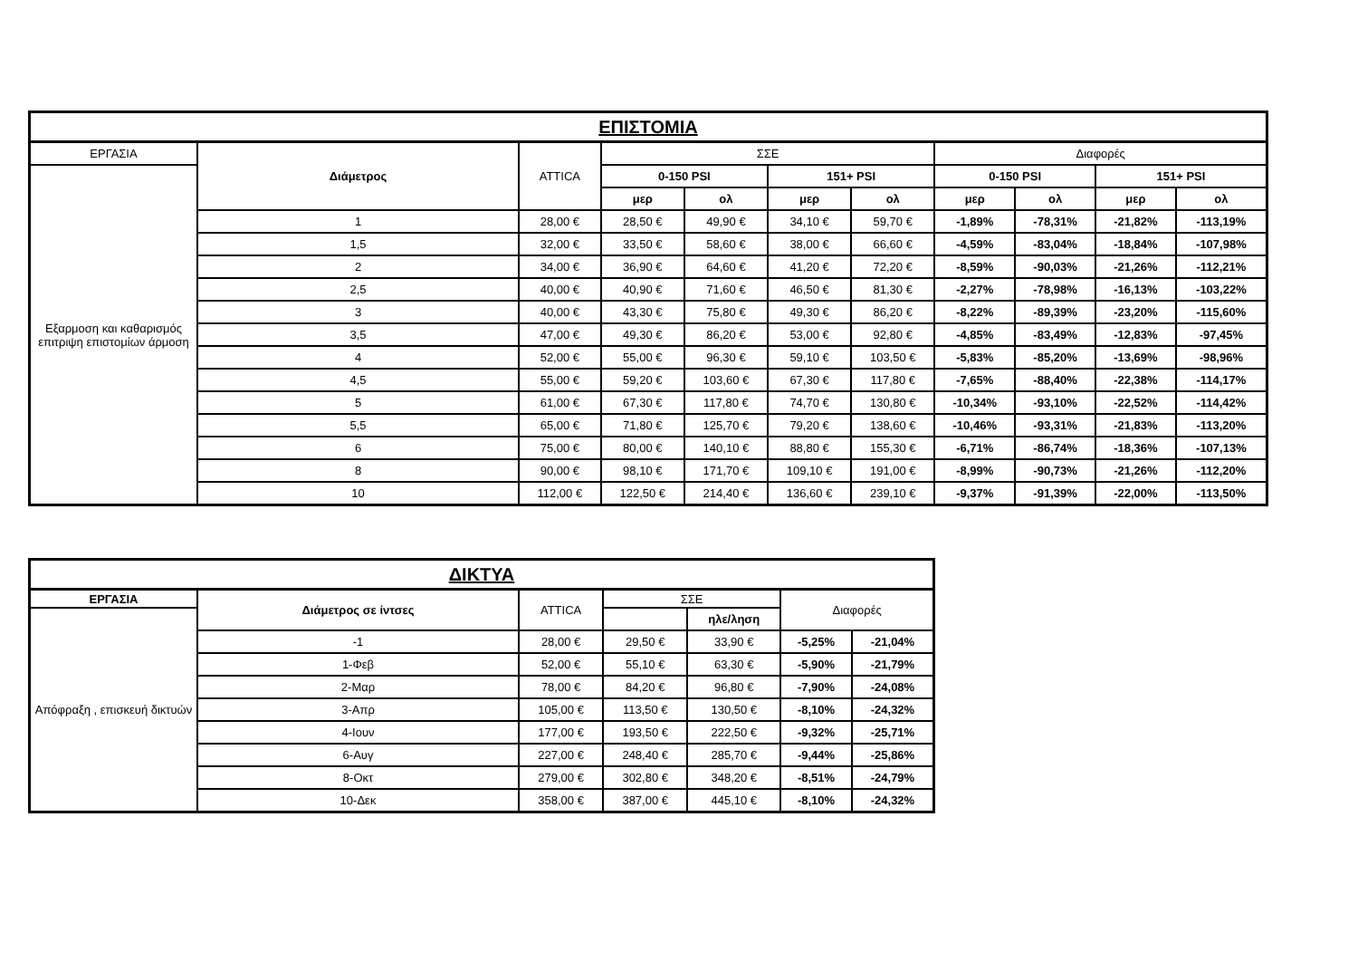| ΕΠΙΣΤΟΜΙΑ | | | | | | | | | | |
| --- | --- | --- | --- | --- | --- | --- | --- | --- | --- | --- |
| ΕΡΓΑΣΙΑ | Διάμετρος | ATTICA | ΣΣΕ | | | | Διαφορές | | | |
| Εξαρμοση και καθαρισμός επιτριψη επιστομίων άρμοση | | | 0-150 PSI | | 151+ PSI | | 0-150 PSI | | 151+ PSI | |
| | | | μερ | ολ | μερ | ολ | μερ | ολ | μερ | ολ |
| | 1 | 28,00 € | 28,50 € | 49,90 € | 34,10 € | 59,70 € | -1,89% | -78,31% | -21,82% | -113,19% |
| | 1,5 | 32,00 € | 33,50 € | 58,60 € | 38,00 € | 66,60 € | -4,59% | -83,04% | -18,84% | -107,98% |
| | 2 | 34,00 € | 36,90 € | 64,60 € | 41,20 € | 72,20 € | -8,59% | -90,03% | -21,26% | -112,21% |
| | 2,5 | 40,00 € | 40,90 € | 71,60 € | 46,50 € | 81,30 € | -2,27% | -78,98% | -16,13% | -103,22% |
| | 3 | 40,00 € | 43,30 € | 75,80 € | 49,30 € | 86,20 € | -8,22% | -89,39% | -23,20% | -115,60% |
| | 3,5 | 47,00 € | 49,30 € | 86,20 € | 53,00 € | 92,80 € | -4,85% | -83,49% | -12,83% | -97,45% |
| | 4 | 52,00 € | 55,00 € | 96,30 € | 59,10 € | 103,50 € | -5,83% | -85,20% | -13,69% | -98,96% |
| | 4,5 | 55,00 € | 59,20 € | 103,60 € | 67,30 € | 117,80 € | -7,65% | -88,40% | -22,38% | -114,17% |
| | 5 | 61,00 € | 67,30 € | 117,80 € | 74,70 € | 130,80 € | -10,34% | -93,10% | -22,52% | -114,42% |
| | 5,5 | 65,00 € | 71,80 € | 125,70 € | 79,20 € | 138,60 € | -10,46% | -93,31% | -21,83% | -113,20% |
| | 6 | 75,00 € | 80,00 € | 140,10 € | 88,80 € | 155,30 € | -6,71% | -86,74% | -18,36% | -107,13% |
| | 8 | 90,00 € | 98,10 € | 171,70 € | 109,10 € | 191,00 € | -8,99% | -90,73% | -21,26% | -112,20% |
| | 10 | 112,00 € | 122,50 € | 214,40 € | 136,60 € | 239,10 € | -9,37% | -91,39% | -22,00% | -113,50% |
| ΔΙΚΤΥΑ | | | | | | |
| --- | --- | --- | --- | --- | --- | --- |
| ΕΡΓΑΣΙΑ | Διάμετρος σε ίντσες | ATTICA | ΣΣΕ | | Διαφορές | |
| Απόφραξη , επισκευή δικτυών | | | | ηλε/ληση | | |
| | -1 | 28,00 € | 29,50 € | 33,90 € | -5,25% | -21,04% |
| | 1-Φεβ | 52,00 € | 55,10 € | 63,30 € | -5,90% | -21,79% |
| | 2-Μαρ | 78,00 € | 84,20 € | 96,80 € | -7,90% | -24,08% |
| | 3-Απρ | 105,00 € | 113,50 € | 130,50 € | -8,10% | -24,32% |
| | 4-Ιουν | 177,00 € | 193,50 € | 222,50 € | -9,32% | -25,71% |
| | 6-Αυγ | 227,00 € | 248,40 € | 285,70 € | -9,44% | -25,86% |
| | 8-Οκτ | 279,00 € | 302,80 € | 348,20 € | -8,51% | -24,79% |
| | 10-Δεκ | 358,00 € | 387,00 € | 445,10 € | -8,10% | -24,32% |